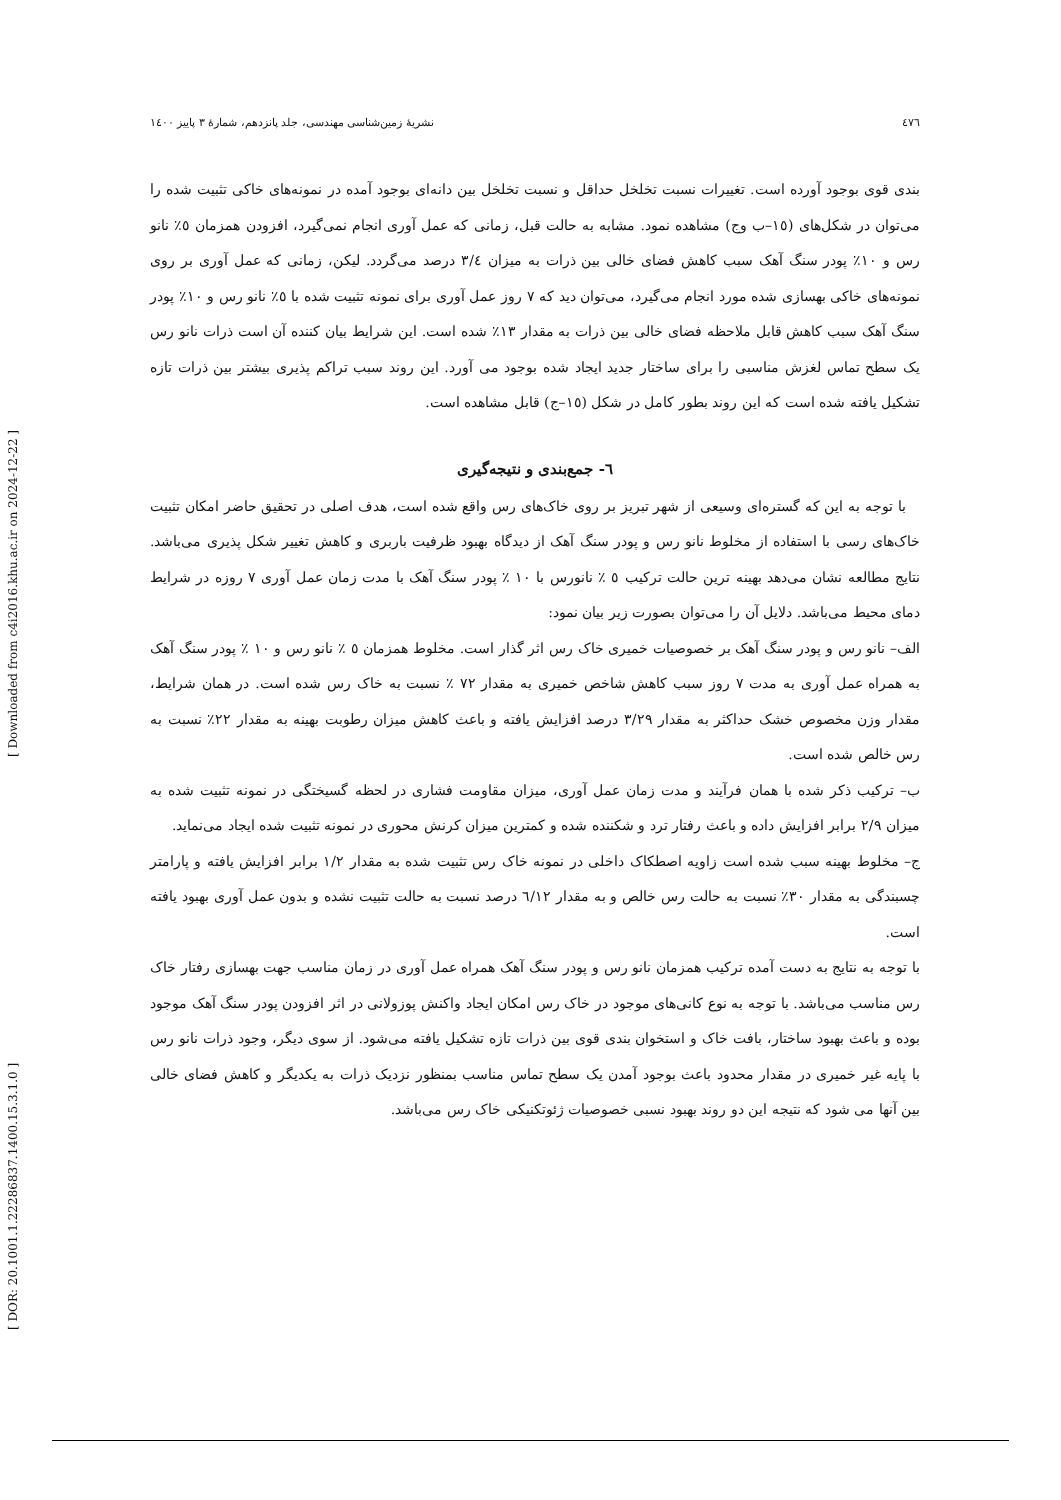٤٧٦ نشريهٔ زمين‌شناسی مهندسی، جلد پانزدهم، شمارهٔ ٣ پاييز ١٤٠٠
[ DOR: 20.1001.1.22286837.1400.15.3.1.0 ] [ Downloaded from c4i2016.khu.ac.ir on 2024-12-22 ]
بندی قوی بوجود آورده است. تغییرات نسبت تخلخل حداقل و نسبت تخلخل بین دانه‌ای بوجود آمده در نمونه‌های خاکی تثبیت شده را می‌توان در شکل‌های (١٥–ب وج) مشاهده نمود. مشابه به حالت قبل، زمانی که عمل آوری انجام نمی‌گیرد، افزودن همزمان ٥٪ نانو رس و ١٠٪ پودر سنگ آهک سبب کاهش فضای خالی بین ذرات به میزان ٣/٤ درصد می‌گردد. لیکن، زمانی که عمل آوری بر روی نمونه‌های خاکی بهسازی شده مورد انجام می‌گیرد، می‌توان دید که ٧ روز عمل آوری برای نمونه تثبیت شده با ٥٪ نانو رس و ١٠٪ پودر سنگ آهک سبب کاهش قابل ملاحظه فضای خالی بین ذرات به مقدار ١٣٪ شده است. این شرایط بیان کننده آن است ذرات نانو رس یک سطح تماس لغزش مناسبی را برای ساختار جدید ایجاد شده بوجود می آورد. این روند سبب تراکم پذیری بیشتر بین ذرات تازه تشکیل یافته شده است که این روند بطور کامل در شکل (١٥–ج) قابل مشاهده است.
٦- جمع‌بندی و نتیجه‌گیری
با توجه به این که گستره‌ای وسیعی از شهر تبریز بر روی خاک‌های رس واقع شده است، هدف اصلی در تحقیق حاضر امکان تثبیت خاک‌های رسی با استفاده از مخلوط نانو رس و پودر سنگ آهک از دیدگاه بهبود ظرفیت باربری و کاهش تغییر شکل پذیری می‌باشد. نتایج مطالعه نشان می‌دهد بهینه ترین حالت ترکیب ٥ ٪ نانورس با ١٠ ٪ پودر سنگ آهک با مدت زمان عمل آوری ٧ روزه در شرایط دمای محیط می‌باشد. دلایل آن را می‌توان بصورت زیر بیان نمود:
الف– نانو رس و پودر سنگ آهک بر خصوصیات خمیری خاک رس اثر گذار است. مخلوط همزمان ٥ ٪ نانو رس و ١٠ ٪ پودر سنگ آهک به همراه عمل آوری به مدت ٧ روز سبب کاهش شاخص خمیری به مقدار ٧٢ ٪ نسبت به خاک رس شده است. در همان شرایط، مقدار وزن مخصوص خشک حداکثر به مقدار ٣/٢٩ درصد افزایش یافته و باعث کاهش میزان رطوبت بهینه به مقدار ٢٢٪ نسبت به رس خالص شده است.
ب– ترکیب ذکر شده با همان فرآیند و مدت زمان عمل آوری، میزان مقاومت فشاری در لحظه گسیختگی در نمونه تثبیت شده به میزان ٢/٩ برابر افزایش داده و باعث رفتار ترد و شکننده شده و کمترین میزان کرنش محوری در نمونه تثبیت شده ایجاد می‌نماید.
ج– مخلوط بهینه سبب شده است زاویه اصطکاک داخلی در نمونه خاک رس تثبیت شده به مقدار ١/٢ برابر افزایش یافته و پارامتر چسبندگی به مقدار ٣٠٪ نسبت به حالت رس خالص و به مقدار ٦/١٢ درصد نسبت به حالت تثبیت نشده و بدون عمل آوری بهبود یافته است.
با توجه به نتایج به دست آمده ترکیب همزمان نانو رس و پودر سنگ آهک همراه عمل آوری در زمان مناسب جهت بهسازی رفتار خاک رس مناسب می‌باشد. با توجه به نوع کانی‌های موجود در خاک رس امکان ایجاد واکنش پوزولانی در اثر افزودن پودر سنگ آهک موجود بوده و باعث بهبود ساختار، بافت خاک و استخوان بندی قوی بین ذرات تازه تشکیل یافته می‌شود. از سوی دیگر، وجود ذرات نانو رس با پایه غیر خمیری در مقدار محدود باعث بوجود آمدن یک سطح تماس مناسب بمنظور نزدیک ذرات به یکدیگر و کاهش فضای خالی بین آنها می شود که نتیجه این دو روند بهبود نسبی خصوصیات ژئوتکنیکی خاک رس می‌باشد.